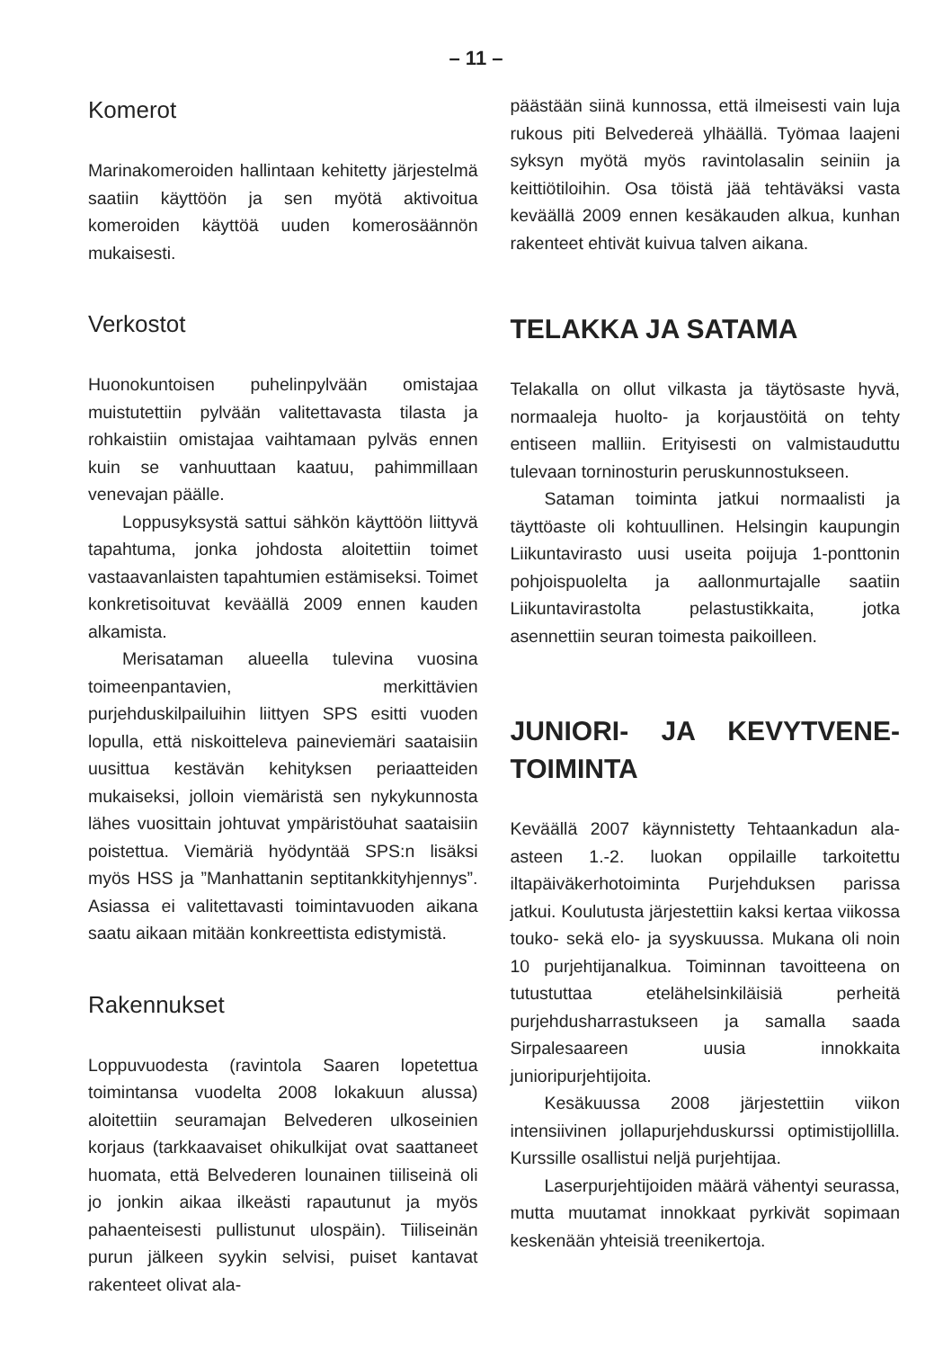– 11 –
Komerot
Marinakomeroiden hallintaan kehitetty järjestelmä saatiin käyttöön ja sen myötä aktivoitua komeroiden käyttöä uuden komerosäännön mukaisesti.
Verkostot
Huonokuntoisen puhelinpylvään omistajaa muistutettiin pylvään valitettavasta tilasta ja rohkaistiin omistajaa vaihtamaan pylväs ennen kuin se vanhuuttaan kaatuu, pahimmillaan venevajan päälle.
Loppusyksystä sattui sähkön käyttöön liittyvä tapahtuma, jonka johdosta aloitettiin toimet vastaavanlaisten tapahtumien estämiseksi. Toimet konkretisoituvat keväällä 2009 ennen kauden alkamista.
Merisataman alueella tulevina vuosina toimeenpantavien, merkittävien purjehduskilpailuihin liittyen SPS esitti vuoden lopulla, että niskoitteleva paineviemäri saataisiin uusittua kestävän kehityksen periaatteiden mukaiseksi, jolloin viemäristä sen nykykunnosta lähes vuosittain johtuvat ympäristöuhat saataisiin poistettua. Viemäriä hyödyntää SPS:n lisäksi myös HSS ja ”Manhattanin septitankkityhjennys”. Asiassa ei valitettavasti toimintavuoden aikana saatu aikaan mitään konkreettista edistymistä.
Rakennukset
Loppuvuodesta (ravintola Saaren lopetettua toimintansa vuodelta 2008 lokakuun alussa) aloitettiin seuramajan Belvederen ulkoseinien korjaus (tarkkaavaiset ohikulkijat ovat saattaneet huomata, että Belvederen lounainen tiiliseinä oli jo jonkin aikaa ilkeästi rapautunut ja myös pahaenteisesti pullistunut ulospäin). Tiiliseinän purun jälkeen syykin selvisi, puiset kantavat rakenteet olivat ala-
päästään siinä kunnossa, että ilmeisesti vain luja rukous piti Belvedereä ylhäällä. Työmaa laajeni syksyn myötä myös ravintolasalin seiniin ja keittiötiloihin. Osa töistä jää tehtäväksi vasta keväällä 2009 ennen kesäkauden alkua, kunhan rakenteet ehtivät kuivua talven aikana.
TELAKKA JA SATAMA
Telakalla on ollut vilkasta ja täytösaste hyvä, normaaleja huolto- ja korjaustöitä on tehty entiseen malliin. Erityisesti on valmistauduttu tulevaan torninosturin peruskunnostukseen.
Sataman toiminta jatkui normaalisti ja täyttöaste oli kohtuullinen. Helsingin kaupungin Liikuntavirasto uusi useita poijuja 1-ponttonin pohjoispuolelta ja aallonmurtajalle saatiin Liikuntavirastolta pelastustikkaita, jotka asennettiin seuran toimesta paikoilleen.
JUNIORI- JA KEVYTVENE-TOIMINTA
Keväällä 2007 käynnistetty Tehtaankadun ala-asteen 1.-2. luokan oppilaille tarkoitettu iltapäiväkerhotoiminta Purjehduksen parissa jatkui. Koulutusta järjestettiin kaksi kertaa viikossa touko- sekä elo- ja syyskuussa. Mukana oli noin 10 purjehtijanalkua. Toiminnan tavoitteena on tutustuttaa etelähelsinkiläisiä perheitä purjehdusharrastukseen ja samalla saada Sirpalesaareen uusia innokkaita junioripurjehtijoita.
Kesäkuussa 2008 järjestettiin viikon intensiivinen jollapurjehduskurssi optimistijollilla. Kurssille osallistui neljä purjehtijaa.
Laserpurjehtijoiden määrä vähentyi seurassa, mutta muutamat innokkaat pyrkivät sopimaan keskenään yhteisiä treenikertoja.